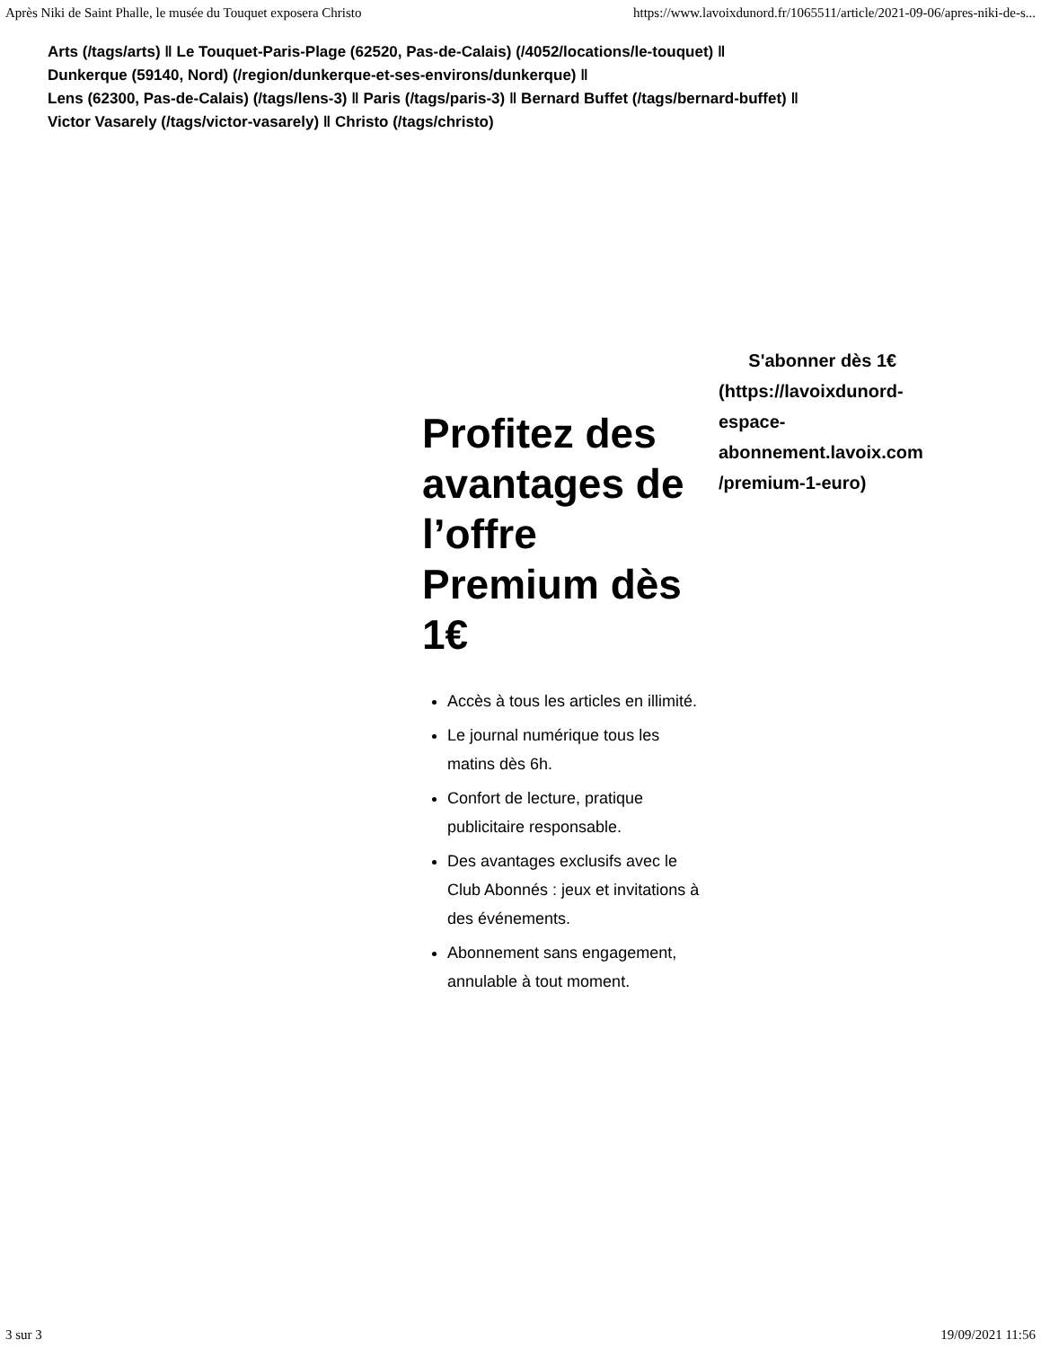Après Niki de Saint Phalle, le musée du Touquet exposera Christo https://www.lavoixdunord.fr/1065511/article/2021-09-06/apres-niki-de-s...
Arts (/tags/arts) ‖ Le Touquet-Paris-Plage (62520, Pas-de-Calais) (/4052/locations/le-touquet) ‖
Dunkerque (59140, Nord) (/region/dunkerque-et-ses-environs/dunkerque) ‖
Lens (62300, Pas-de-Calais) (/tags/lens-3) ‖ Paris (/tags/paris-3) ‖ Bernard Buffet (/tags/bernard-buffet) ‖
Victor Vasarely (/tags/victor-vasarely) ‖ Christo (/tags/christo)
Profitez des avantages de l’offre Premium dès 1€
Accès à tous les articles en illimité.
Le journal numérique tous les matins dès 6h.
Confort de lecture, pratique publicitaire responsable.
Des avantages exclusifs avec le Club Abonnés : jeux et invitations à des événements.
Abonnement sans engagement, annulable à tout moment.
S'abonner dès 1€ (https://lavoixdunord-espace-abonnement.lavoix.com /premium-1-euro)
3 sur 3 19/09/2021 11:56